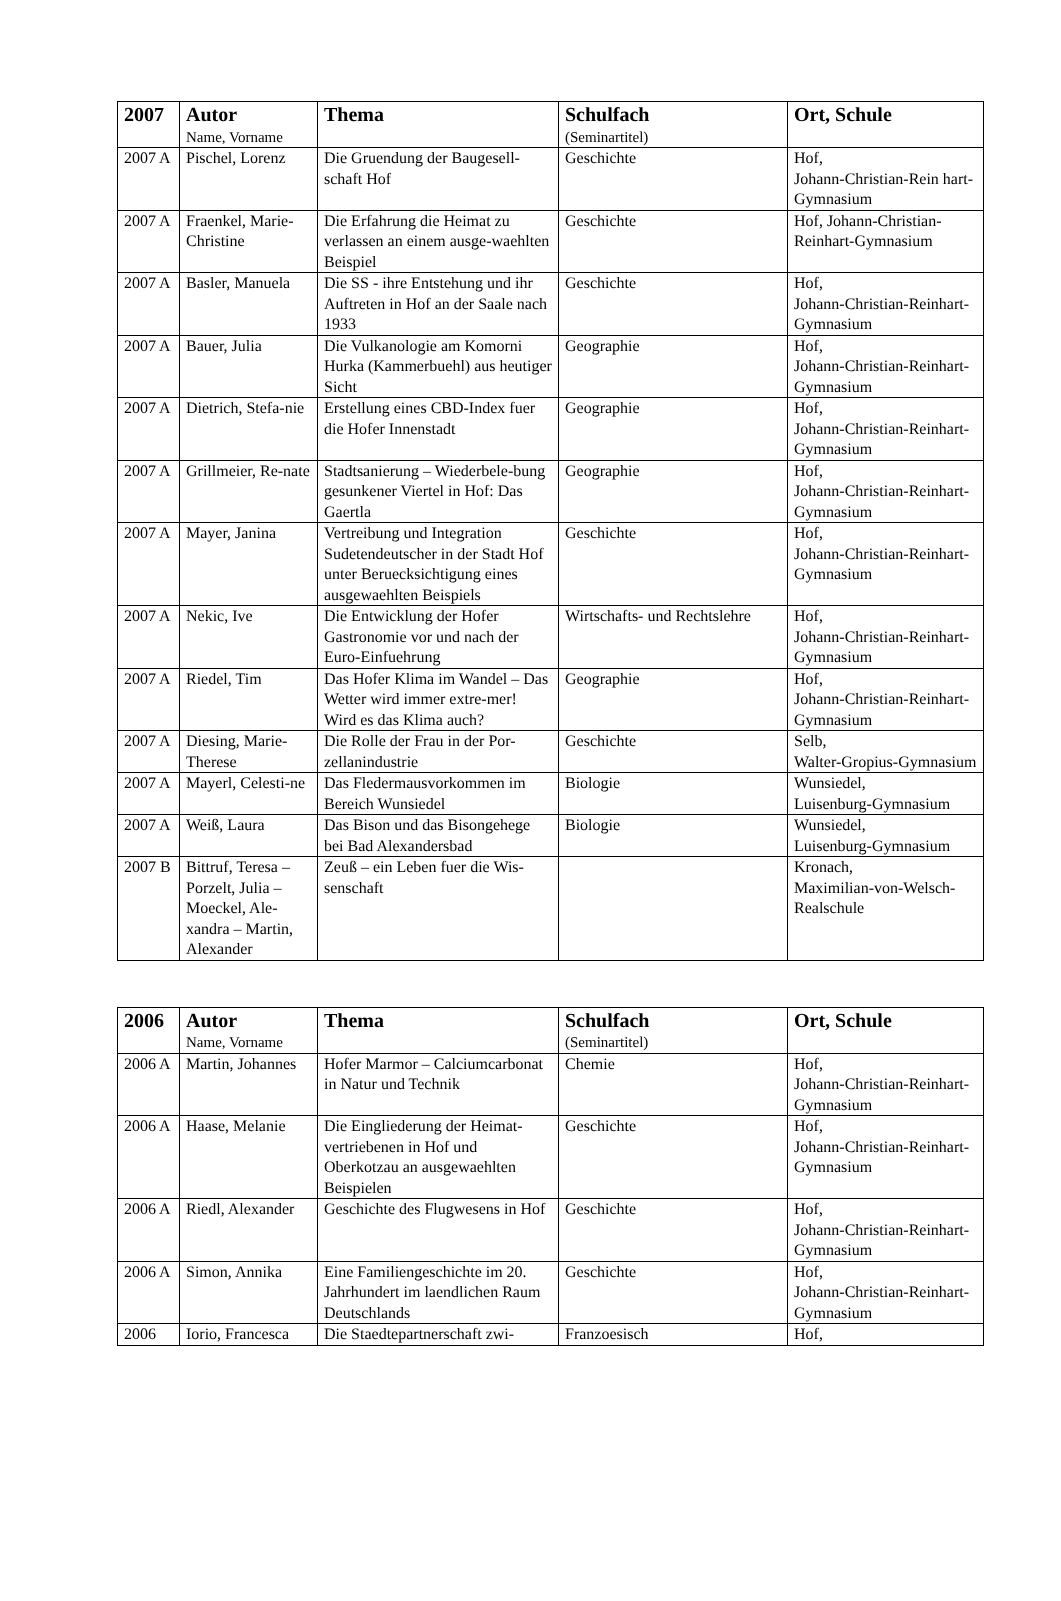| 2007 | Autor Name, Vorname | Thema | Schulfach (Seminartitel) | Ort, Schule |
| --- | --- | --- | --- | --- |
| 2007 A | Pischel, Lorenz | Die Gruendung der Baugesell-schaft Hof | Geschichte | Hof, Johann-Christian-Rein hart-Gymnasium |
| 2007 A | Fraenkel, Marie-Christine | Die Erfahrung die Heimat zu verlassen an einem ausge-waehlten Beispiel | Geschichte | Hof, Johann-Christian-Reinhart-Gymnasium |
| 2007 A | Basler, Manuela | Die SS - ihre Entstehung und ihr Auftreten in Hof an der Saale nach 1933 | Geschichte | Hof, Johann-Christian-Reinhart-Gymnasium |
| 2007 A | Bauer, Julia | Die Vulkanologie am Komorni Hurka (Kammerbuehl) aus heutiger Sicht | Geographie | Hof, Johann-Christian-Reinhart-Gymnasium |
| 2007 A | Dietrich, Stefa-nie | Erstellung eines CBD-Index fuer die Hofer Innenstadt | Geographie | Hof, Johann-Christian-Reinhart-Gymnasium |
| 2007 A | Grillmeier, Re-nate | Stadtsanierung – Wiederbele-bung gesunkener Viertel in Hof: Das Gaertla | Geographie | Hof, Johann-Christian-Reinhart-Gymnasium |
| 2007 A | Mayer, Janina | Vertreibung und Integration Sudetendeutscher in der Stadt Hof unter Beruecksichtigung eines ausgewaehlten Beispiels | Geschichte | Hof, Johann-Christian-Reinhart-Gymnasium |
| 2007 A | Nekic, Ive | Die Entwicklung der Hofer Gastronomie vor und nach der Euro-Einfuehrung | Wirtschafts- und Rechtslehre | Hof, Johann-Christian-Reinhart-Gymnasium |
| 2007 A | Riedel, Tim | Das Hofer Klima im Wandel – Das Wetter wird immer extre-mer! Wird es das Klima auch? | Geographie | Hof, Johann-Christian-Reinhart-Gymnasium |
| 2007 A | Diesing, Marie-Therese | Die Rolle der Frau in der Por-zellanindustrie | Geschichte | Selb, Walter-Gropius-Gymnasium |
| 2007 A | Mayerl, Celesti-ne | Das Fledermausvorkommen im Bereich Wunsiedel | Biologie | Wunsiedel, Luisenburg-Gymnasium |
| 2007 A | Weiß, Laura | Das Bison und das Bisongehege bei Bad Alexandersbad | Biologie | Wunsiedel, Luisenburg-Gymnasium |
| 2007 B | Bittruf, Teresa – Porzelt, Julia – Moeckel, Ale-xandra – Martin, Alexander | Zeuß – ein Leben fuer die Wis-senschaft | | Kronach, Maximilian-von-Welsch-Realschule |
| 2006 | Autor Name, Vorname | Thema | Schulfach (Seminartitel) | Ort, Schule |
| --- | --- | --- | --- | --- |
| 2006 A | Martin, Johannes | Hofer Marmor – Calciumcarbonat in Natur und Technik | Chemie | Hof, Johann-Christian-Reinhart-Gymnasium |
| 2006 A | Haase, Melanie | Die Eingliederung der Heimat-vertriebenen in Hof und Oberkotzau an ausgewaehlten Beispielen | Geschichte | Hof, Johann-Christian-Reinhart-Gymnasium |
| 2006 A | Riedl, Alexander | Geschichte des Flugwesens in Hof | Geschichte | Hof, Johann-Christian-Reinhart-Gymnasium |
| 2006 A | Simon, Annika | Eine Familiengeschichte im 20. Jahrhundert im laendlichen Raum Deutschlands | Geschichte | Hof, Johann-Christian-Reinhart-Gymnasium |
| 2006 | Iorio, Francesca | Die Staedtepartnerschaft zwi- | Franzoesisch | Hof, |